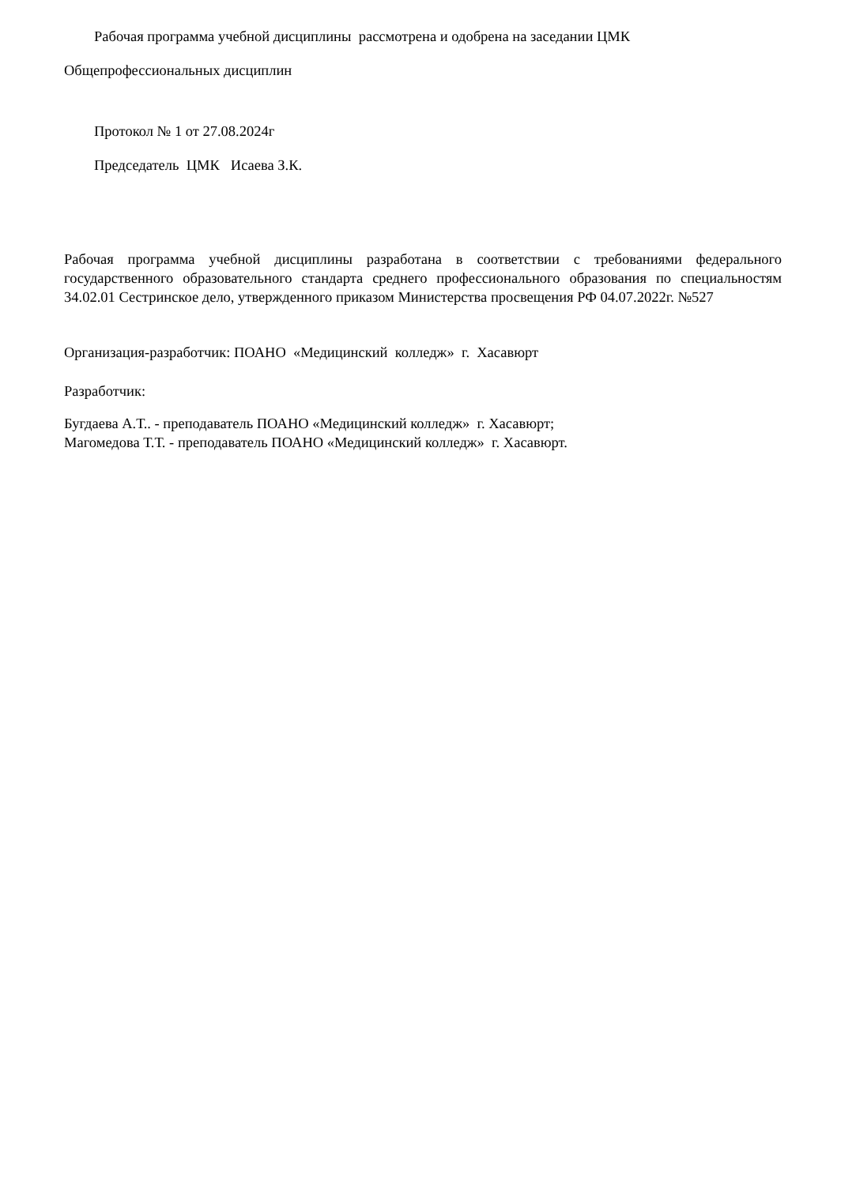Рабочая программа учебной дисциплины рассмотрена и одобрена на заседании ЦМК
Общепрофессиональных дисциплин
Протокол № 1 от 27.08.2024г
Председатель ЦМК Исаева З.К.
Рабочая программа учебной дисциплины разработана в соответствии с требованиями федерального государственного образовательного стандарта среднего профессионального образования по специальностям 34.02.01 Сестринское дело, утвержденного приказом Министерства просвещения РФ 04.07.2022г. №527
Организация-разработчик: ПОАНО «Медицинский колледж» г. Хасавюрт
Разработчик:
Бугдаева А.Т.. - преподаватель ПОАНО «Медицинский колледж» г. Хасавюрт;
Магомедова Т.Т. - преподаватель ПОАНО «Медицинский колледж» г. Хасавюрт.